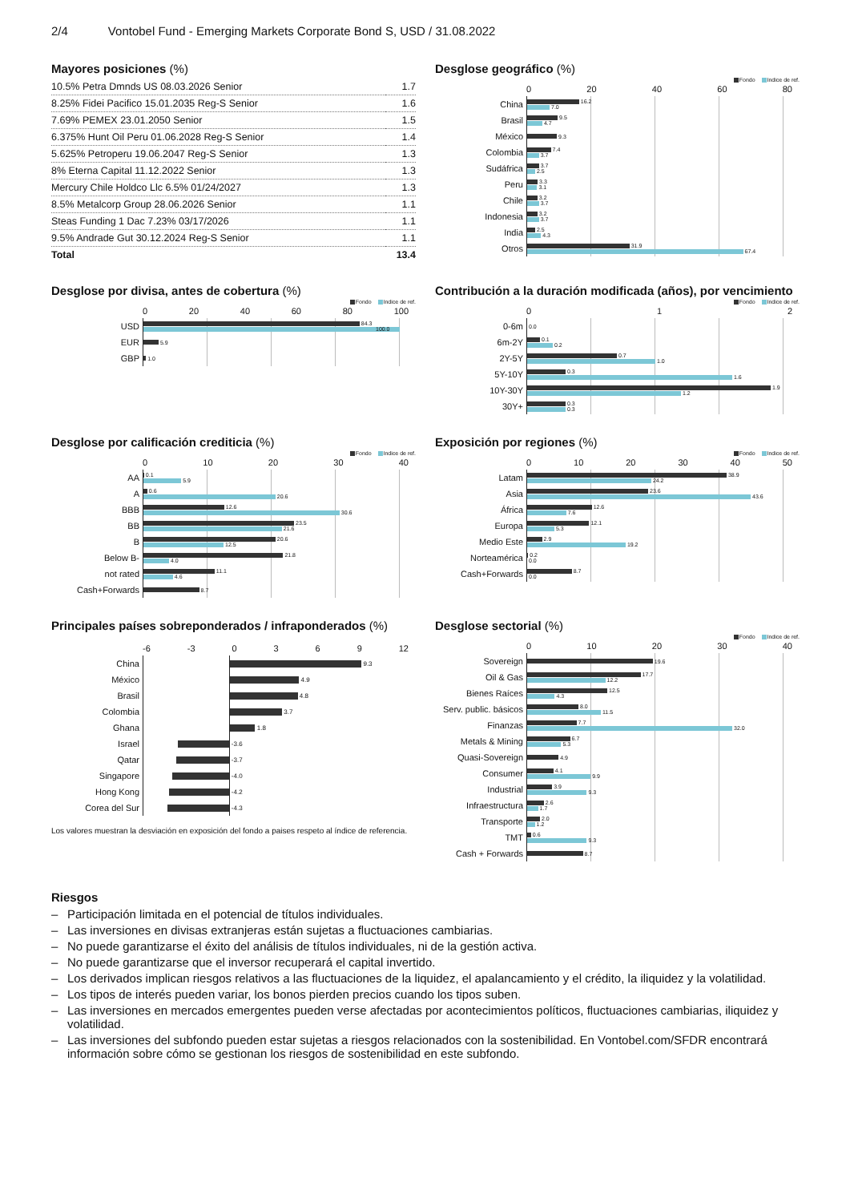2/4 Vontobel Fund - Emerging Markets Corporate Bond S, USD / 31.08.2022
Mayores posiciones (%)
| 10.5% Petra Dmnds US 08.03.2026 Senior | 1.7 |
| 8.25% Fidei Pacifico 15.01.2035 Reg-S Senior | 1.6 |
| 7.69% PEMEX 23.01.2050 Senior | 1.5 |
| 6.375% Hunt Oil Peru 01.06.2028 Reg-S Senior | 1.4 |
| 5.625% Petroperu 19.06.2047 Reg-S Senior | 1.3 |
| 8% Eterna Capital 11.12.2022 Senior | 1.3 |
| Mercury Chile Holdco Llc 6.5% 01/24/2027 | 1.3 |
| 8.5% Metalcorp Group 28.06.2026 Senior | 1.1 |
| Steas Funding 1 Dac 7.23% 03/17/2026 | 1.1 |
| 9.5% Andrade Gut 30.12.2024 Reg-S Senior | 1.1 |
| Total | 13.4 |
Desglose geográfico (%)
Fondo Indice de ref.
0 20 40 60 80
China
16.2
7.0
Brasil
9.5
4.7
México
9.3
Colombia
7.4
3.7
Sudáfrica
3.7
2.5
Peru
3.3
3.1
Chile
3.2
3.7
Indonesia
3.2
3.7
India
2.5
4.3
Otros
31.9
67.4
Desglose por divisa, antes de cobertura (%)
Fondo Indice de ref.
0 20 40 60 80 100
USD
84.3
100.0
EUR
5.9
GBP
1.0
Contribución a la duración modificada (años), por vencimiento
Fondo Indice de ref.
0 1 2
0-6m
0.0
6m-2Y
0.1
0.2
2Y-5Y
0.7
1.0
5Y-10Y
0.3
1.6
10Y-30Y
1.9
1.2
30Y+
0.3
0.3
Desglose por calificación crediticia (%)
Fondo Indice de ref.
0 10 20 30 40
AA
0.1
5.9
A
0.6
20.6
BBB
12.6
30.6
BB
23.5
21.6
B
20.6
12.5
Below B-
21.8
4.0
not rated
11.1
4.6
Cash+Forwards
8.7
Exposición por regiones (%)
Fondo Indice de ref.
0 10 20 30 40 50
Latam
38.9
24.2
Asia
23.6
43.6
África
12.6
7.6
Europa
12.1
5.3
Medio Este
2.9
19.2
Norteamérica
0.2
0.0
Cash+Forwards
8.7
0.0
Principales países sobreponderados / infraponderados (%)
-6 -3 0369 12
China
9.3
México
4.9
Brasil
4.8
Colombia
3.7
Ghana
1.8
Israel
-3.6
Qatar
-3.7
Singapore
-4.0
Hong Kong
-4.2
Corea del Sur
-4.3
Los valores muestran la desviación en exposición del fondo a paises respeto al índice de referencia.
Desglose sectorial (%)
Fondo Indice de ref.
0 10 20 30 40
Sovereign
19.6
Oil & Gas
17.7
12.2
Bienes Raíces
12.5
4.3
Serv. public. básicos
8.0
11.5
Finanzas
7.7
32.0
Metals & Mining
6.7
5.3
Quasi-Sovereign
4.9
Consumer
4.1
9.9
Industrial
3.9
9.3
Infraestructura
2.6
1.7
Transporte
2.0
1.2
TMT
0.6
9.3
Cash + Forwards
8.7
Riesgos
– Participación limitada en el potencial de títulos individuales.
– Las inversiones en divisas extranjeras están sujetas a fluctuaciones cambiarias.
– No puede garantizarse el éxito del análisis de títulos individuales, ni de la gestión activa.
– No puede garantizarse que el inversor recuperará el capital invertido.
– Los derivados implican riesgos relativos a las fluctuaciones de la liquidez, el apalancamiento y el crédito, la iliquidez y la volatilidad.
– Los tipos de interés pueden variar, los bonos pierden precios cuando los tipos suben.
– Las inversiones en mercados emergentes pueden verse afectadas por acontecimientos políticos, fluctuaciones cambiarias, iliquidez y volatilidad.
– Las inversiones del subfondo pueden estar sujetas a riesgos relacionados con la sostenibilidad. En Vontobel.com/SFDR encontrará información sobre cómo se gestionan los riesgos de sostenibilidad en este subfondo.